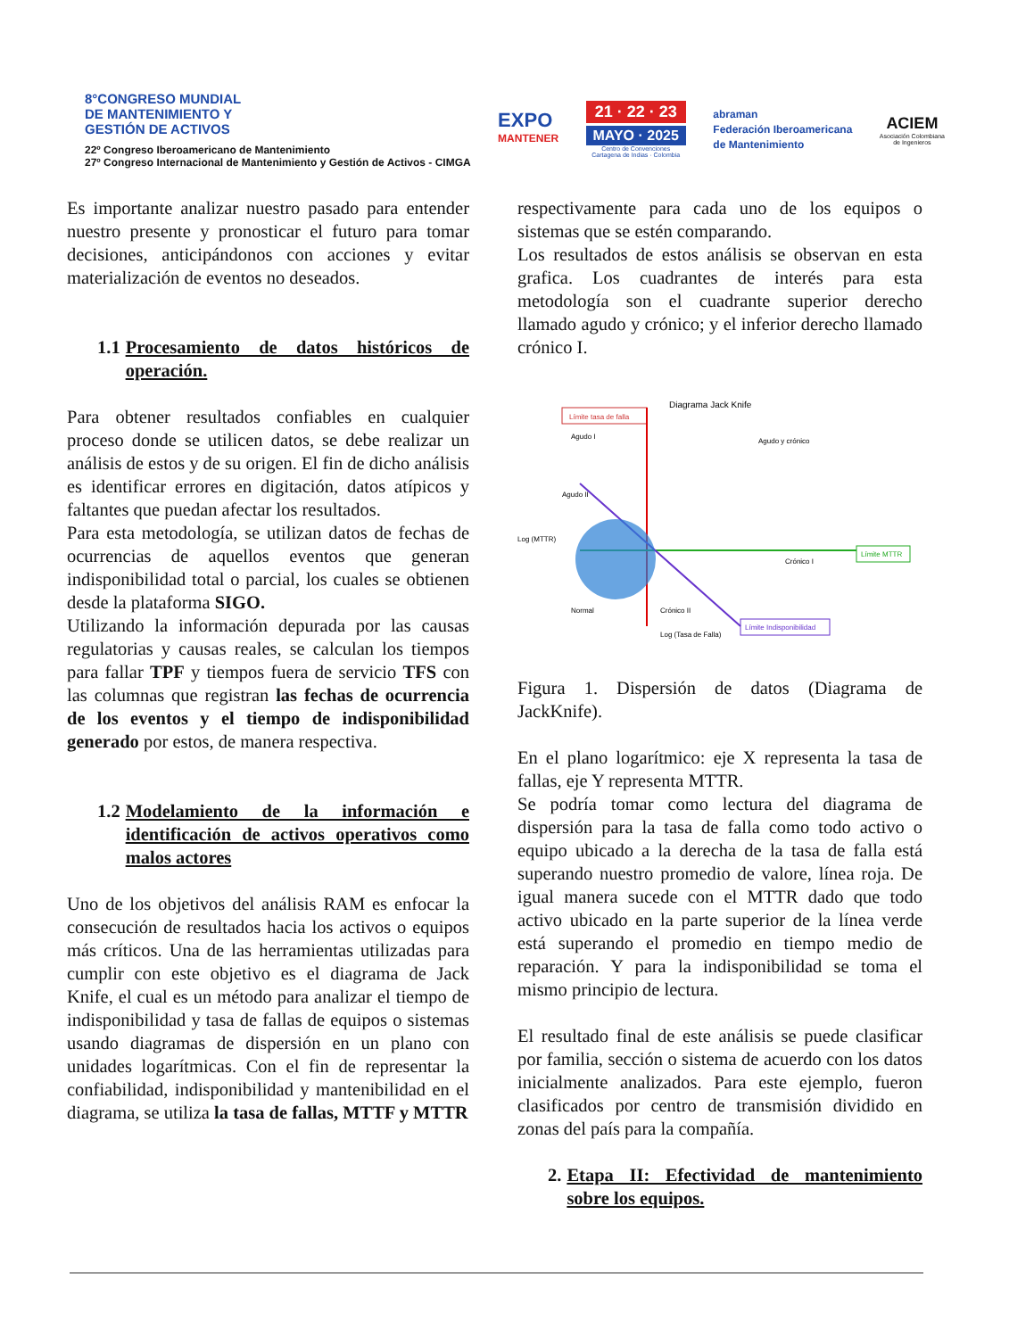8°CONGRESO MUNDIAL
DE MANTENIMIENTO Y
GESTIÓN DE ACTIVOS
22º Congreso Iberoamericano de Mantenimiento
27º Congreso Internacional de Mantenimiento y Gestión de Activos - CIMGA
EXPO
MANTENER
21 · 22 · 23
MAYO · 2025
Centro de Convenciones
Cartagena de Indias · Colombia
abraman
Federación Iberoamericana
de Mantenimiento
ACIEM
Asociación Colombiana
de Ingenieros
Es importante analizar nuestro pasado para entender nuestro presente y pronosticar el futuro para tomar decisiones, anticipándonos con acciones y evitar materialización de eventos no deseados.
1.1 Procesamiento de datos históricos de operación.
Para obtener resultados confiables en cualquier proceso donde se utilicen datos, se debe realizar un análisis de estos y de su origen. El fin de dicho análisis es identificar errores en digitación, datos atípicos y faltantes que puedan afectar los resultados.
Para esta metodología, se utilizan datos de fechas de ocurrencias de aquellos eventos que generan indisponibilidad total o parcial, los cuales se obtienen desde la plataforma SIGO.
Utilizando la información depurada por las causas regulatorias y causas reales, se calculan los tiempos para fallar TPF y tiempos fuera de servicio TFS con las columnas que registran las fechas de ocurrencia de los eventos y el tiempo de indisponibilidad generado por estos, de manera respectiva.
1.2 Modelamiento de la información e identificación de activos operativos como malos actores
Uno de los objetivos del análisis RAM es enfocar la consecución de resultados hacia los activos o equipos más críticos. Una de las herramientas utilizadas para cumplir con este objetivo es el diagrama de Jack Knife, el cual es un método para analizar el tiempo de indisponibilidad y tasa de fallas de equipos o sistemas usando diagramas de dispersión en un plano con unidades logarítmicas. Con el fin de representar la confiabilidad, indisponibilidad y mantenibilidad en el diagrama, se utiliza la tasa de fallas, MTTF y MTTR
respectivamente para cada uno de los equipos o sistemas que se estén comparando.
Los resultados de estos análisis se observan en esta grafica. Los cuadrantes de interés para esta metodología son el cuadrante superior derecho llamado agudo y crónico; y el inferior derecho llamado crónico I.
Diagrama Jack Knife
Límite tasa de falla
Agudo I
Agudo y crónico
Agudo II
Log (MTTR)
Crónico I
Normal
Crónico II
Log (Tasa de Falla)
Límite MTTR
Límite Indisponibilidad
Figura 1. Dispersión de datos (Diagrama de JackKnife).
En el plano logarítmico: eje X representa la tasa de fallas, eje Y representa MTTR.
Se podría tomar como lectura del diagrama de dispersión para la tasa de falla como todo activo o equipo ubicado a la derecha de la tasa de falla está superando nuestro promedio de valore, línea roja. De igual manera sucede con el MTTR dado que todo activo ubicado en la parte superior de la línea verde está superando el promedio en tiempo medio de reparación. Y para la indisponibilidad se toma el mismo principio de lectura.
El resultado final de este análisis se puede clasificar por familia, sección o sistema de acuerdo con los datos inicialmente analizados. Para este ejemplo, fueron clasificados por centro de transmisión dividido en zonas del país para la compañía.
2. Etapa II: Efectividad de mantenimiento sobre los equipos.